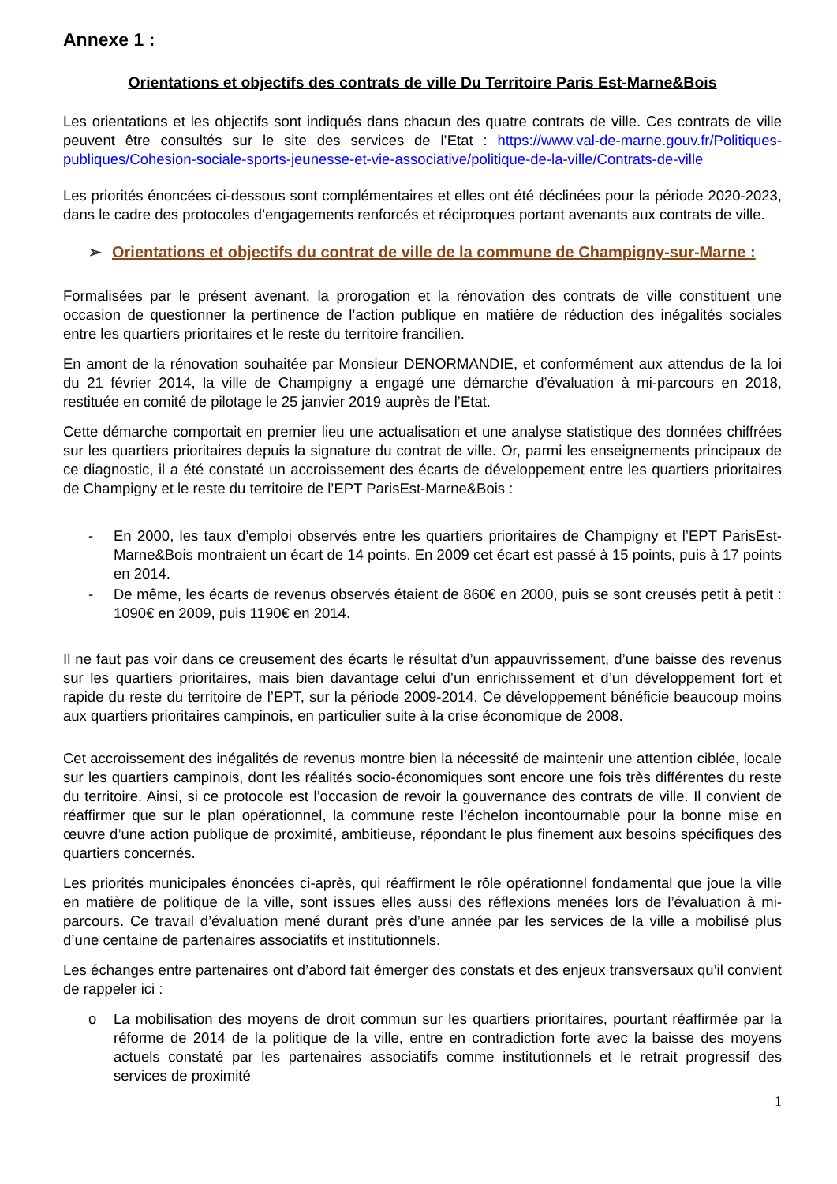Annexe 1 :
Orientations et objectifs des contrats de ville Du Territoire Paris Est-Marne&Bois
Les orientations et les objectifs sont indiqués dans chacun des quatre contrats de ville. Ces contrats de ville peuvent être consultés sur le site des services de l’Etat : https://www.val-de-marne.gouv.fr/Politiques-publiques/Cohesion-sociale-sports-jeunesse-et-vie-associative/politique-de-la-ville/Contrats-de-ville
Les priorités énoncées ci-dessous sont complémentaires et elles ont été déclinées pour la période 2020-2023, dans le cadre des protocoles d’engagements renforcés et réciproques portant avenants aux contrats de ville.
➢ Orientations et objectifs du contrat de ville de la commune de Champigny-sur-Marne :
Formalisées par le présent avenant, la prorogation et la rénovation des contrats de ville constituent une occasion de questionner la pertinence de l’action publique en matière de réduction des inégalités sociales entre les quartiers prioritaires et le reste du territoire francilien.
En amont de la rénovation souhaitée par Monsieur DENORMANDIE, et conformément aux attendus de la loi du 21 février 2014, la ville de Champigny a engagé une démarche d’évaluation à mi-parcours en 2018, restituée en comité de pilotage le 25 janvier 2019 auprès de l’Etat.
Cette démarche comportait en premier lieu une actualisation et une analyse statistique des données chiffrées sur les quartiers prioritaires depuis la signature du contrat de ville. Or, parmi les enseignements principaux de ce diagnostic, il a été constaté un accroissement des écarts de développement entre les quartiers prioritaires de Champigny et le reste du territoire de l’EPT ParisEst-Marne&Bois :
- En 2000, les taux d’emploi observés entre les quartiers prioritaires de Champigny et l’EPT ParisEst-Marne&Bois montraient un écart de 14 points. En 2009 cet écart est passé à 15 points, puis à 17 points en 2014.
- De même, les écarts de revenus observés étaient de 860€ en 2000, puis se sont creusés petit à petit : 1090€ en 2009, puis 1190€ en 2014.
Il ne faut pas voir dans ce creusement des écarts le résultat d’un appauvrissement, d’une baisse des revenus sur les quartiers prioritaires, mais bien davantage celui d’un enrichissement et d’un développement fort et rapide du reste du territoire de l’EPT, sur la période 2009-2014. Ce développement bénéficie beaucoup moins aux quartiers prioritaires campinois, en particulier suite à la crise économique de 2008.
Cet accroissement des inégalités de revenus montre bien la nécessité de maintenir une attention ciblée, locale sur les quartiers campinois, dont les réalités socio-économiques sont encore une fois très différentes du reste du territoire. Ainsi, si ce protocole est l’occasion de revoir la gouvernance des contrats de ville. Il convient de réaffirmer que sur le plan opérationnel, la commune reste l’échelon incontournable pour la bonne mise en œuvre d’une action publique de proximité, ambitieuse, répondant le plus finement aux besoins spécifiques des quartiers concernés.
Les priorités municipales énoncées ci-après, qui réaffirment le rôle opérationnel fondamental que joue la ville en matière de politique de la ville, sont issues elles aussi des réflexions menées lors de l’évaluation à mi-parcours. Ce travail d’évaluation mené durant près d’une année par les services de la ville a mobilisé plus d’une centaine de partenaires associatifs et institutionnels.
Les échanges entre partenaires ont d’abord fait émerger des constats et des enjeux transversaux qu’il convient de rappeler ici :
o La mobilisation des moyens de droit commun sur les quartiers prioritaires, pourtant réaffirmée par la réforme de 2014 de la politique de la ville, entre en contradiction forte avec la baisse des moyens actuels constaté par les partenaires associatifs comme institutionnels et le retrait progressif des services de proximité
1